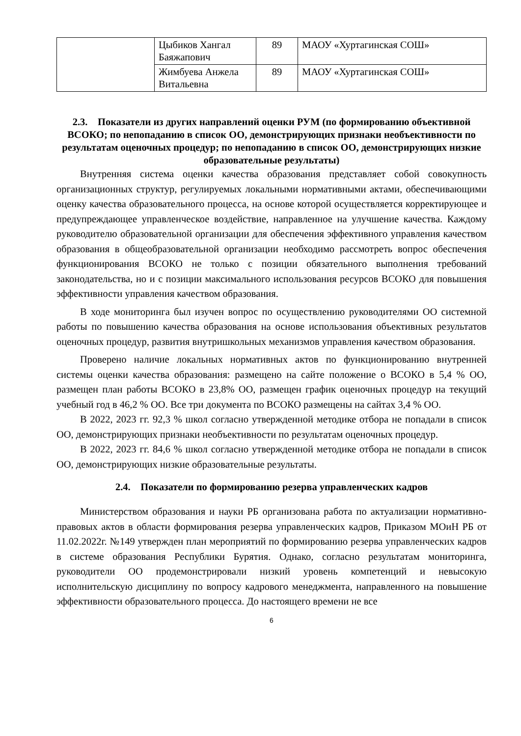| | Цыбиков Хангал Баяжапович | 89 | МАОУ «Хуртагинская СОШ» |
| | Жимбуева Анжела Витальевна | 89 | МАОУ «Хуртагинская СОШ» |
2.3. Показатели из других направлений оценки РУМ (по формированию объективной ВСОКО; по непопаданию в список ОО, демонстрирующих признаки необъективности по результатам оценочных процедур; по непопаданию в список ОО, демонстрирующих низкие образовательные результаты)
Внутренняя система оценки качества образования представляет собой совокупность организационных структур, регулируемых локальными нормативными актами, обеспечивающими оценку качества образовательного процесса, на основе которой осуществляется корректирующее и предупреждающее управленческое воздействие, направленное на улучшение качества. Каждому руководителю образовательной организации для обеспечения эффективного управления качеством образования в общеобразовательной организации необходимо рассмотреть вопрос обеспечения функционирования ВСОКО не только с позиции обязательного выполнения требований законодательства, но и с позиции максимального использования ресурсов ВСОКО для повышения эффективности управления качеством образования.
В ходе мониторинга был изучен вопрос по осуществлению руководителями ОО системной работы по повышению качества образования на основе использования объективных результатов оценочных процедур, развития внутришкольных механизмов управления качеством образования.
Проверено наличие локальных нормативных актов по функционированию внутренней системы оценки качества образования: размещено на сайте положение о ВСОКО в 5,4 % ОО, размещен план работы ВСОКО в 23,8% ОО, размещен график оценочных процедур на текущий учебный год в 46,2 % ОО. Все три документа по ВСОКО размещены на сайтах 3,4 % ОО.
В 2022, 2023 гг. 92,3 % школ согласно утвержденной методике отбора не попадали в список ОО, демонстрирующих признаки необъективности по результатам оценочных процедур.
В 2022, 2023 гг. 84,6 % школ согласно утвержденной методике отбора не попадали в список ОО, демонстрирующих низкие образовательные результаты.
2.4. Показатели по формированию резерва управленческих кадров
Министерством образования и науки РБ организована работа по актуализации нормативно-правовых актов в области формирования резерва управленческих кадров, Приказом МОиН РБ от 11.02.2022г. №149 утвержден план мероприятий по формированию резерва управленческих кадров в системе образования Республики Бурятия. Однако, согласно результатам мониторинга, руководители ОО продемонстрировали низкий уровень компетенций и невысокую исполнительскую дисциплину по вопросу кадрового менеджмента, направленного на повышение эффективности образовательного процесса. До настоящего времени не все
6